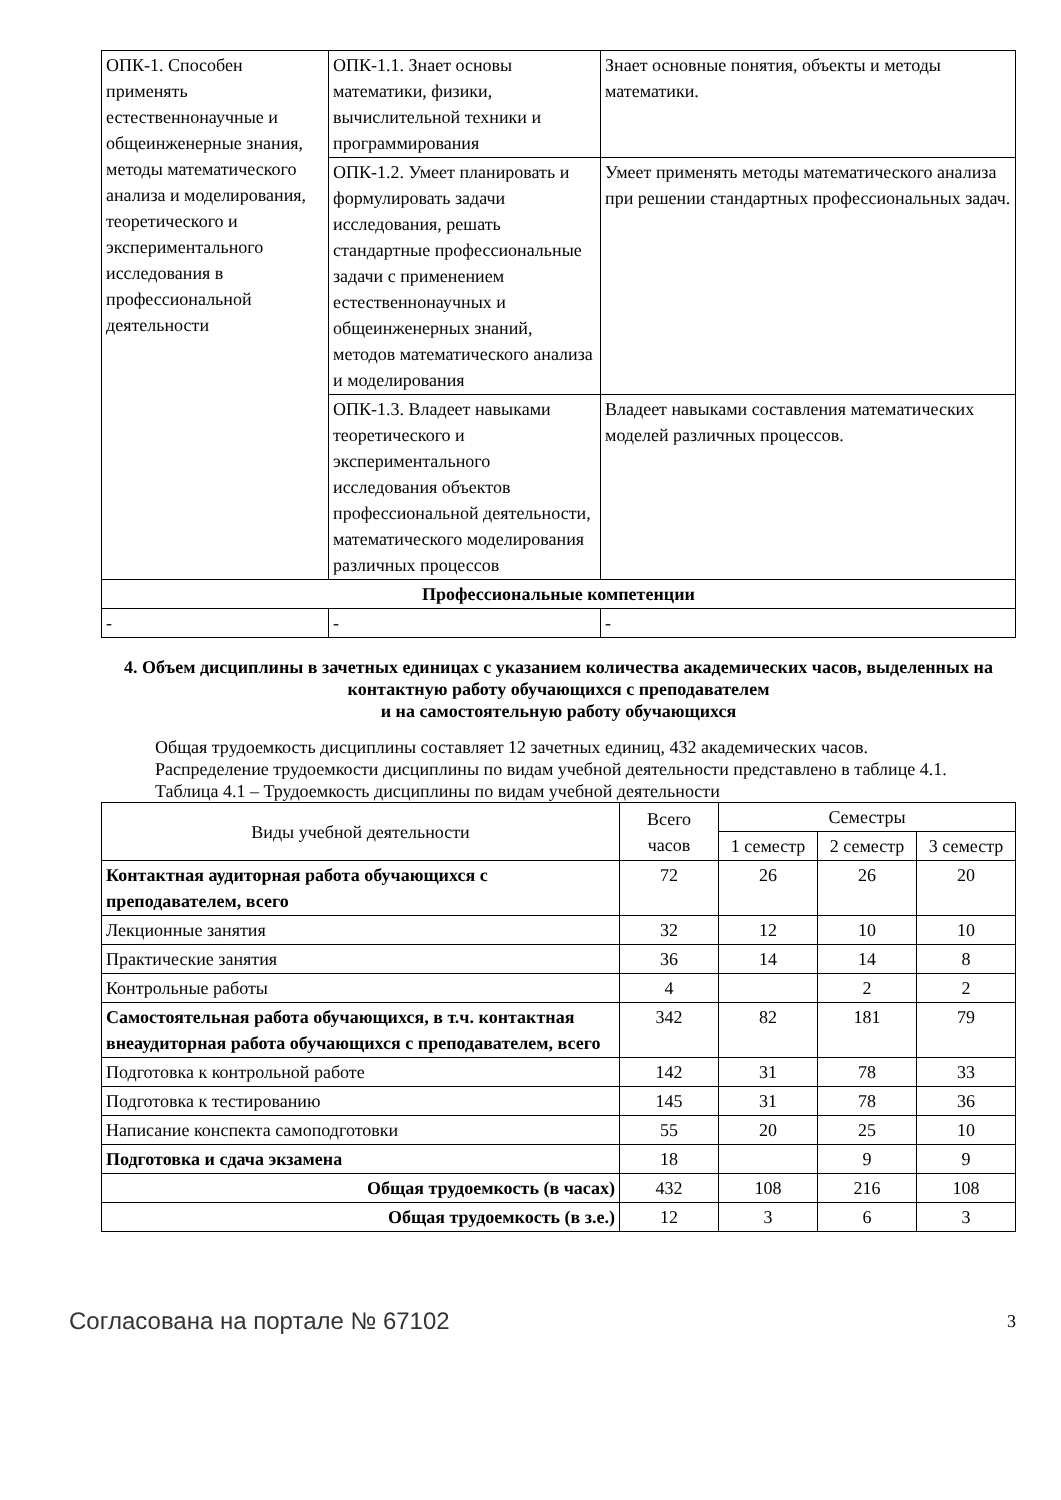| ОПК-1. Способен применять естественнонаучные и общеинженерные знания, методы математического анализа и моделирования, теоретического и экспериментального исследования в профессиональной деятельности | ОПК-1.1. Знает основы математики, физики, вычислительной техники и программирования | Знает основные понятия, объекты и методы математики. |
| | ОПК-1.2. Умеет планировать и формулировать задачи исследования, решать стандартные профессиональные задачи с применением естественнонаучных и общеинженерных знаний, методов математического анализа и моделирования | Умеет применять методы математического анализа при решении стандартных профессиональных задач. |
| | ОПК-1.3. Владеет навыками теоретического и экспериментального исследования объектов профессиональной деятельности, математического моделирования различных процессов | Владеет навыками составления математических моделей различных процессов. |
| Профессиональные компетенции | | |
| - | - | - |
4. Объем дисциплины в зачетных единицах с указанием количества академических часов, выделенных на контактную работу обучающихся с преподавателем
и на самостоятельную работу обучающихся
Общая трудоемкость дисциплины составляет 12 зачетных единиц, 432 академических часов.
Распределение трудоемкости дисциплины по видам учебной деятельности представлено в таблице 4.1.
Таблица 4.1 – Трудоемкость дисциплины по видам учебной деятельности
| Виды учебной деятельности | Всего часов | Семестры | | |
| --- | --- | --- | --- | --- |
| | | 1 семестр | 2 семестр | 3 семестр |
| Контактная аудиторная работа обучающихся с преподавателем, всего | 72 | 26 | 26 | 20 |
| Лекционные занятия | 32 | 12 | 10 | 10 |
| Практические занятия | 36 | 14 | 14 | 8 |
| Контрольные работы | 4 | | 2 | 2 |
| Самостоятельная работа обучающихся, в т.ч. контактная внеаудиторная работа обучающихся с преподавателем, всего | 342 | 82 | 181 | 79 |
| Подготовка к контрольной работе | 142 | 31 | 78 | 33 |
| Подготовка к тестированию | 145 | 31 | 78 | 36 |
| Написание конспекта самоподготовки | 55 | 20 | 25 | 10 |
| Подготовка и сдача экзамена | 18 | | 9 | 9 |
| Общая трудоемкость (в часах) | 432 | 108 | 216 | 108 |
| Общая трудоемкость (в з.е.) | 12 | 3 | 6 | 3 |
Согласована на портале № 67102 3